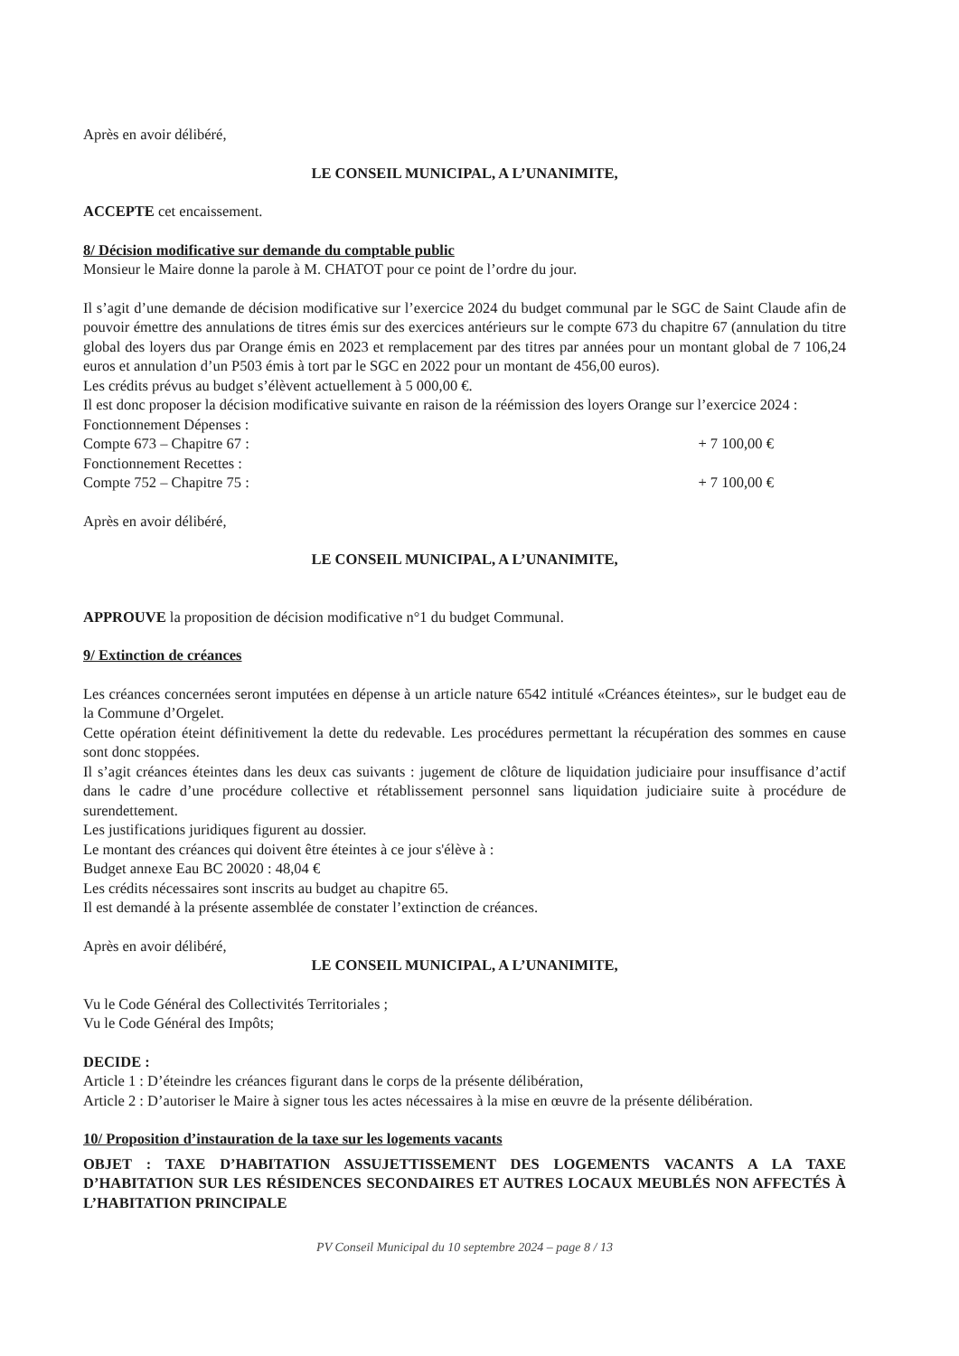Après en avoir délibéré,
LE CONSEIL MUNICIPAL, A L’UNANIMITE,
ACCEPTE cet encaissement.
8/ Décision modificative sur demande du comptable public
Monsieur le Maire donne la parole à M. CHATOT pour ce point de l’ordre du jour.
Il s’agit d’une demande de décision modificative sur l’exercice 2024 du budget communal par le SGC de Saint Claude afin de pouvoir émettre des annulations de titres émis sur des exercices antérieurs sur le compte 673 du chapitre 67 (annulation du titre global des loyers dus par Orange émis en 2023 et remplacement par des titres par années pour un montant global de 7 106,24 euros et annulation d’un P503 émis à tort par le SGC en 2022 pour un montant de 456,00 euros).
Les crédits prévus au budget s’élèvent actuellement à 5 000,00 €.
Il est donc proposer la décision modificative suivante en raison de la réémission des loyers Orange sur l’exercice 2024 :
Fonctionnement Dépenses :
Compte 673 – Chapitre 67 : + 7 100,00 €
Fonctionnement Recettes :
Compte 752 – Chapitre 75 : + 7 100,00 €
Après en avoir délibéré,
LE CONSEIL MUNICIPAL, A L’UNANIMITE,
APPROUVE la proposition de décision modificative n°1 du budget Communal.
9/ Extinction de créances
Les créances concernées seront imputées en dépense à un article nature 6542 intitulé «Créances éteintes», sur le budget eau de la Commune d’Orgelet.
Cette opération éteint définitivement la dette du redevable. Les procédures permettant la récupération des sommes en cause sont donc stoppées.
Il s’agit créances éteintes dans les deux cas suivants : jugement de clôture de liquidation judiciaire pour insuffisance d’actif dans le cadre d’une procédure collective et rétablissement personnel sans liquidation judiciaire suite à procédure de surendettement.
Les justifications juridiques figurent au dossier.
Le montant des créances qui doivent être éteintes à ce jour s'élève à :
Budget annexe Eau BC 20020 : 48,04 €
Les crédits nécessaires sont inscrits au budget au chapitre 65.
Il est demandé à la présente assemblée de constater l’extinction de créances.
Après en avoir délibéré,
LE CONSEIL MUNICIPAL, A L’UNANIMITE,
Vu le Code Général des Collectivités Territoriales ;
Vu le Code Général des Impôts;
DECIDE :
Article 1 : D’éteindre les créances figurant dans le corps de la présente délibération,
Article 2 : D’autoriser le Maire à signer tous les actes nécessaires à la mise en œuvre de la présente délibération.
10/ Proposition d’instauration de la taxe sur les logements vacants
OBJET : TAXE D’HABITATION ASSUJETTISSEMENT DES LOGEMENTS VACANTS A LA TAXE D’HABITATION SUR LES RÉSIDENCES SECONDAIRES ET AUTRES LOCAUX MEUBLÉS NON AFFECTÉS À L’HABITATION PRINCIPALE
PV Conseil Municipal du 10 septembre 2024 – page 8 / 13